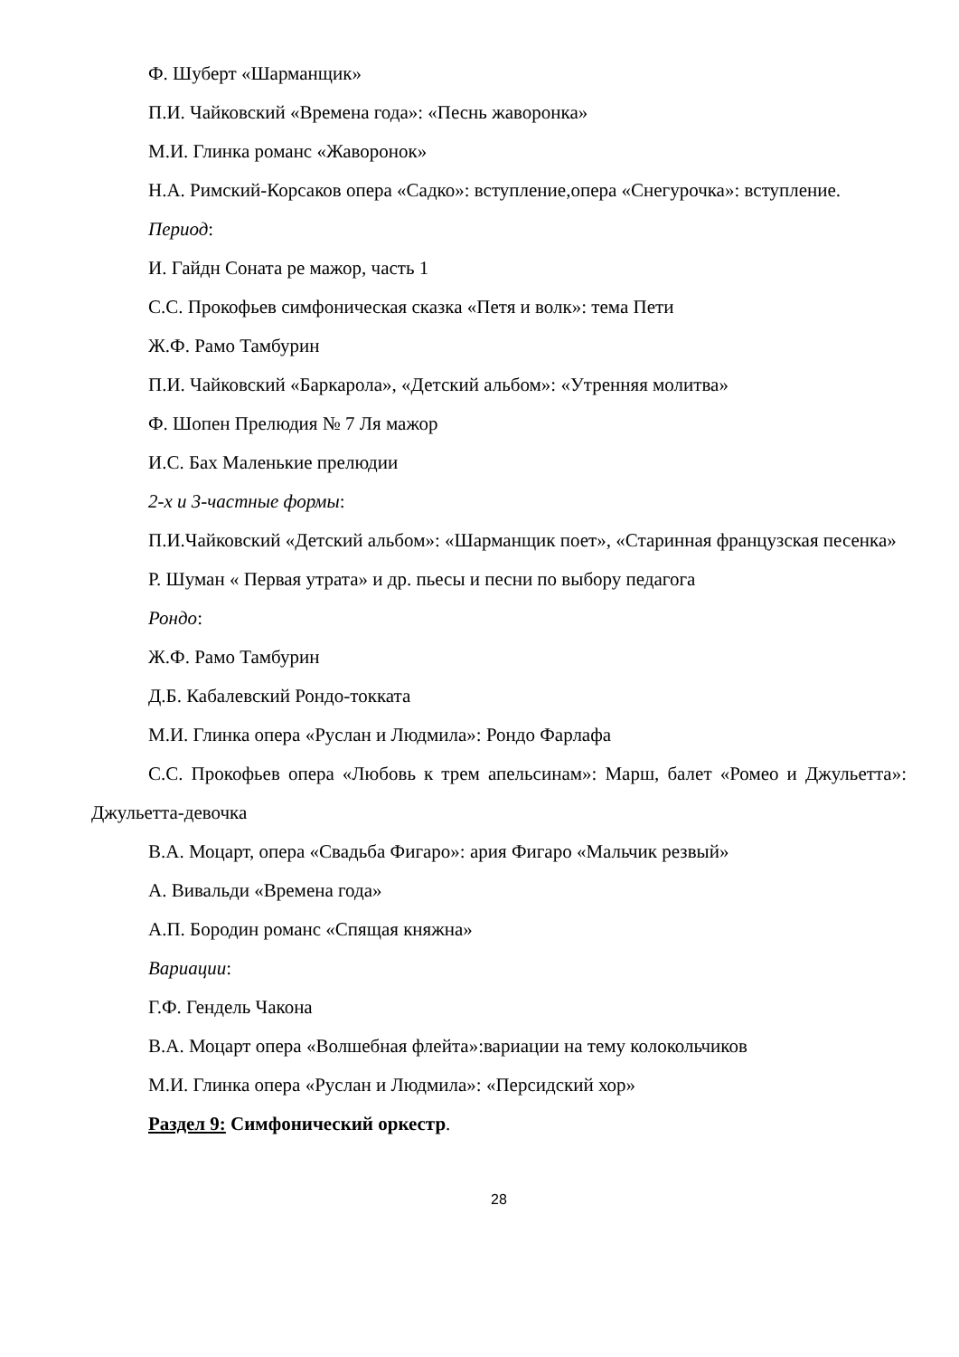Ф. Шуберт «Шарманщик»
П.И. Чайковский «Времена года»: «Песнь жаворонка»
М.И. Глинка романс «Жаворонок»
Н.А. Римский-Корсаков опера «Садко»: вступление,опера «Снегурочка»: вступление.
Период:
И. Гайдн Соната ре мажор, часть 1
С.С. Прокофьев симфоническая сказка «Петя и волк»: тема Пети
Ж.Ф. Рамо Тамбурин
П.И. Чайковский «Баркарола», «Детский альбом»: «Утренняя молитва»
Ф. Шопен Прелюдия № 7 Ля мажор
И.С. Бах Маленькие прелюдии
2-х и 3-частные формы:
П.И.Чайковский «Детский альбом»: «Шарманщик поет», «Старинная французская песенка»
Р. Шуман « Первая утрата» и др. пьесы и песни по выбору педагога
Рондо:
Ж.Ф. Рамо Тамбурин
Д.Б. Кабалевский Рондо-токката
М.И. Глинка опера «Руслан и Людмила»: Рондо Фарлафа
С.С. Прокофьев опера «Любовь к трем апельсинам»: Марш, балет «Ромео и Джульетта»: Джульетта-девочка
В.А. Моцарт, опера «Свадьба Фигаро»: ария Фигаро «Мальчик резвый»
А. Вивальди «Времена года»
А.П. Бородин романс «Спящая княжна»
Вариации:
Г.Ф. Гендель Чакона
В.А. Моцарт опера «Волшебная флейта»:вариации на тему колокольчиков
М.И. Глинка опера «Руслан и Людмила»: «Персидский хор»
Раздел 9: Симфонический оркестр.
28